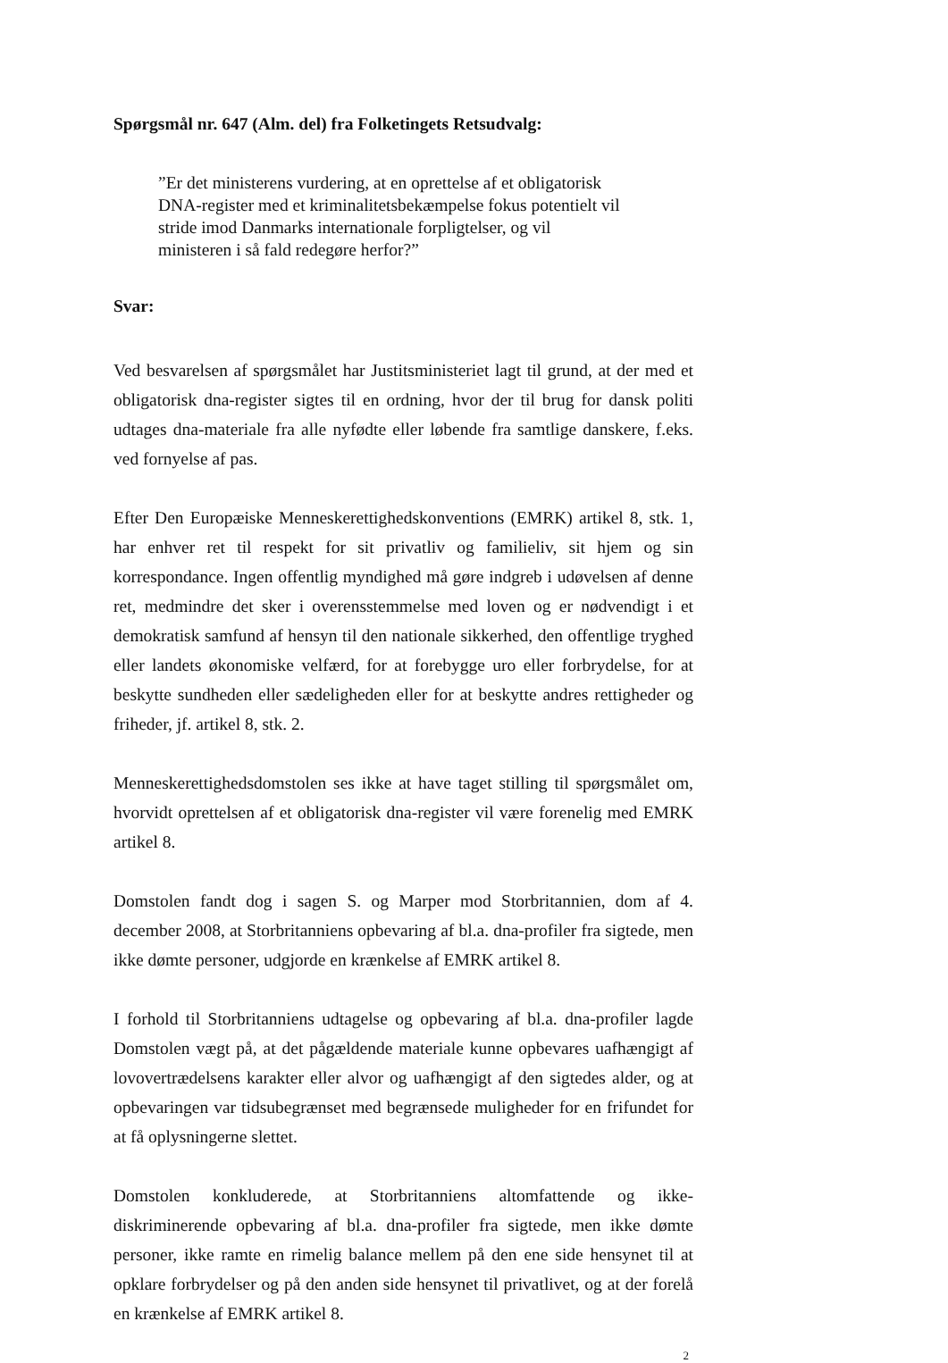Spørgsmål nr. 647 (Alm. del) fra Folketingets Retsudvalg:
”Er det ministerens vurdering, at en oprettelse af et obligatorisk DNA-register med et kriminalitetsbekæmpelse fokus potentielt vil stride imod Danmarks internationale forpligtelser, og vil ministeren i så fald redegøre herfor?”
Svar:
Ved besvarelsen af spørgsmålet har Justitsministeriet lagt til grund, at der med et obligatorisk dna-register sigtes til en ordning, hvor der til brug for dansk politi udtages dna-materiale fra alle nyfødte eller løbende fra samtlige danskere, f.eks. ved fornyelse af pas.
Efter Den Europæiske Menneskerettighedskonventions (EMRK) artikel 8, stk. 1, har enhver ret til respekt for sit privatliv og familieliv, sit hjem og sin korrespondance. Ingen offentlig myndighed må gøre indgreb i udøvelsen af denne ret, medmindre det sker i overensstemmelse med loven og er nødvendigt i et demokratisk samfund af hensyn til den nationale sikkerhed, den offentlige tryghed eller landets økonomiske velfærd, for at forebygge uro eller forbrydelse, for at beskytte sundheden eller sædeligheden eller for at beskytte andres rettigheder og friheder, jf. artikel 8, stk. 2.
Menneskerettighedsdomstolen ses ikke at have taget stilling til spørgsmålet om, hvorvidt oprettelsen af et obligatorisk dna-register vil være forenelig med EMRK artikel 8.
Domstolen fandt dog i sagen S. og Marper mod Storbritannien, dom af 4. december 2008, at Storbritanniens opbevaring af bl.a. dna-profiler fra sigtede, men ikke dømte personer, udgjorde en krænkelse af EMRK artikel 8.
I forhold til Storbritanniens udtagelse og opbevaring af bl.a. dna-profiler lagde Domstolen vægt på, at det pågældende materiale kunne opbevares uafhængigt af lovovertrædelsens karakter eller alvor og uafhængigt af den sigtedes alder, og at opbevaringen var tidsubegrænset med begrænsede muligheder for en frifundet for at få oplysningerne slettet.
Domstolen konkluderede, at Storbritanniens altomfattende og ikke-diskriminerende opbevaring af bl.a. dna-profiler fra sigtede, men ikke dømte personer, ikke ramte en rimelig balance mellem på den ene side hensynet til at opklare forbrydelser og på den anden side hensynet til privatlivet, og at der forelå en krænkelse af EMRK artikel 8.
2